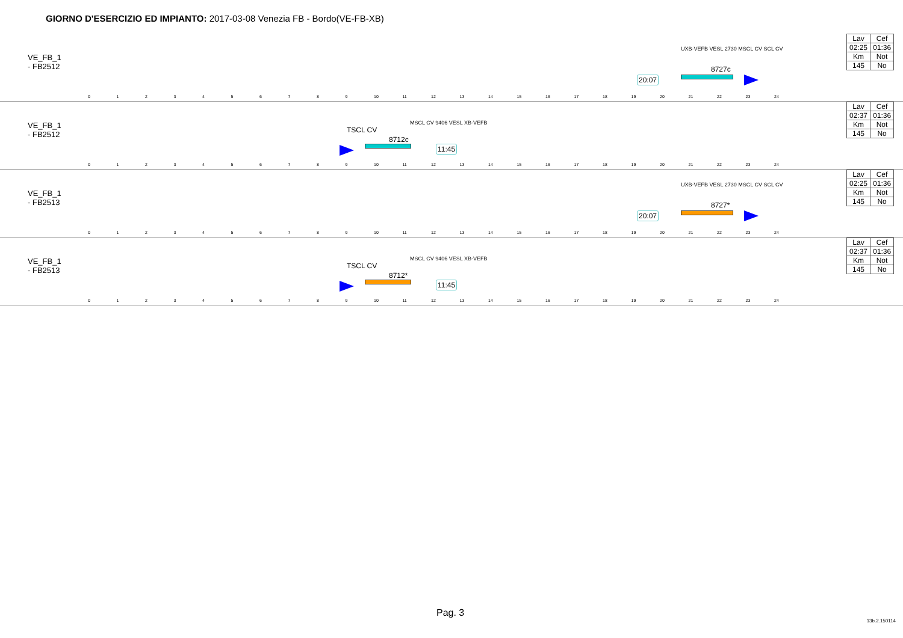GIORNO D'ESERCIZIO ED IMPIANTO: 2017-03-08 Venezia FB - Bordo(VE-FB-XB)
VE_FB_1
- FB2512
20:07
8727c
UXB-VEFB VESL 2730 MSCL CV SCL CV
0123456789 10 11 12 13 14 15 16 17 18 19 20 21 22 23 24
| Lav | Cef |
| 02:25 | 01:36 |
| Km | Not |
| 145 | No |
VE_FB_1
- FB2512
TSCL CV
8712c
MSCL CV 9406 VESL XB-VEFB
11:45
0123456789 10 11 12 13 14 15 16 17 18 19 20 21 22 23 24
| Lav | Cef |
| 02:37 | 01:36 |
| Km | Not |
| 145 | No |
VE_FB_1
- FB2513
20:07
8727*
UXB-VEFB VESL 2730 MSCL CV SCL CV
0123456789 10 11 12 13 14 15 16 17 18 19 20 21 22 23 24
| Lav | Cef |
| 02:25 | 01:36 |
| Km | Not |
| 145 | No |
VE_FB_1
- FB2513
TSCL CV
8712*
MSCL CV 9406 VESL XB-VEFB
11:45
0123456789 10 11 12 13 14 15 16 17 18 19 20 21 22 23 24
| Lav | Cef |
| 02:37 | 01:36 |
| Km | Not |
| 145 | No |
Pag. 3
13b.2.150114